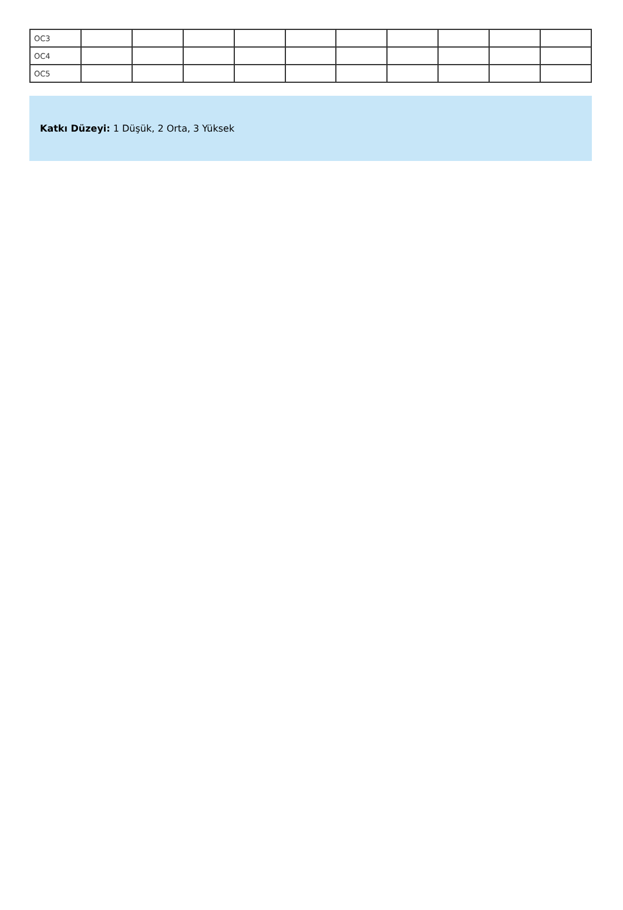| OC3 | | | | | | | | | | |
| OC4 | | | | | | | | | | |
| OC5 | | | | | | | | | | |
Katkı Düzeyi: 1 Düşük, 2 Orta, 3 Yüksek